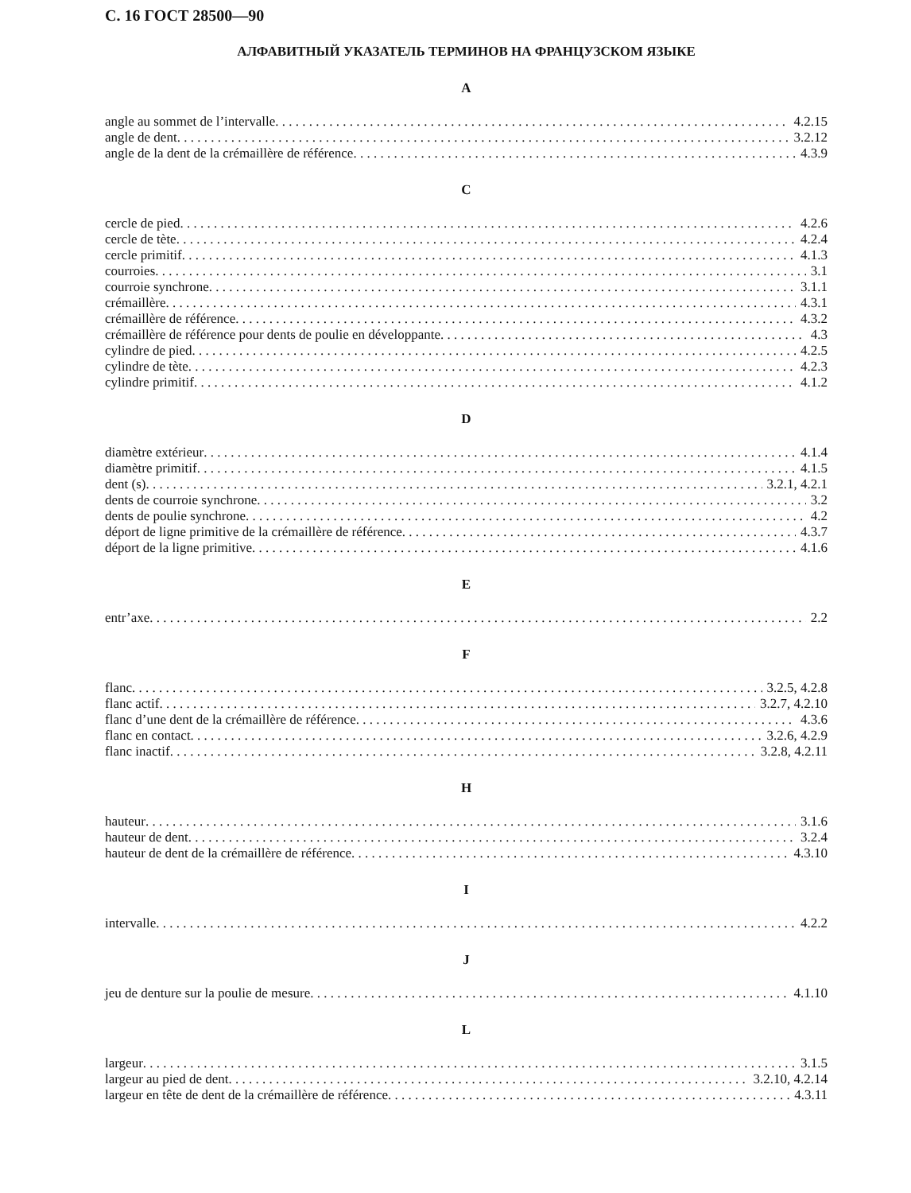С. 16 ГОСТ 28500—90
АЛФАВИТНЫЙ УКАЗАТЕЛЬ ТЕРМИНОВ НА ФРАНЦУЗСКОМ ЯЗЫКЕ
A
angle au sommet de l’intervalle 4.2.15
angle de dent 3.2.12
angle de la dent de la crémaillère de référence 4.3.9
C
cercle de pied 4.2.6
cercle de tète 4.2.4
cercle primitif 4.1.3
courroies 3.1
courroie synchrone 3.1.1
crémaillère 4.3.1
crémaillère de référence 4.3.2
crémaillère de référence pour dents de poulie en développante 4.3
cylindre de pied 4.2.5
cylindre de tète 4.2.3
cylindre primitif 4.1.2
D
diamètre extérieur 4.1.4
diamètre primitif 4.1.5
dent (s) 3.2.1, 4.2.1
dents de courroie synchrone 3.2
dents de poulie synchrone 4.2
déport de ligne primitive de la crémaillère de référence 4.3.7
déport de la ligne primitive 4.1.6
E
entr’axe 2.2
F
flanc 3.2.5, 4.2.8
flanc actif 3.2.7, 4.2.10
flanc d’une dent de la crémaillère de référence 4.3.6
flanc en contact 3.2.6, 4.2.9
flanc inactif 3.2.8, 4.2.11
H
hauteur 3.1.6
hauteur de dent 3.2.4
hauteur de dent de la crémaillère de référence 4.3.10
I
intervalle 4.2.2
J
jeu de denture sur la poulie de mesure 4.1.10
L
largeur 3.1.5
largeur au pied de dent 3.2.10, 4.2.14
largeur en tête de dent de la crémaillère de référence 4.3.11